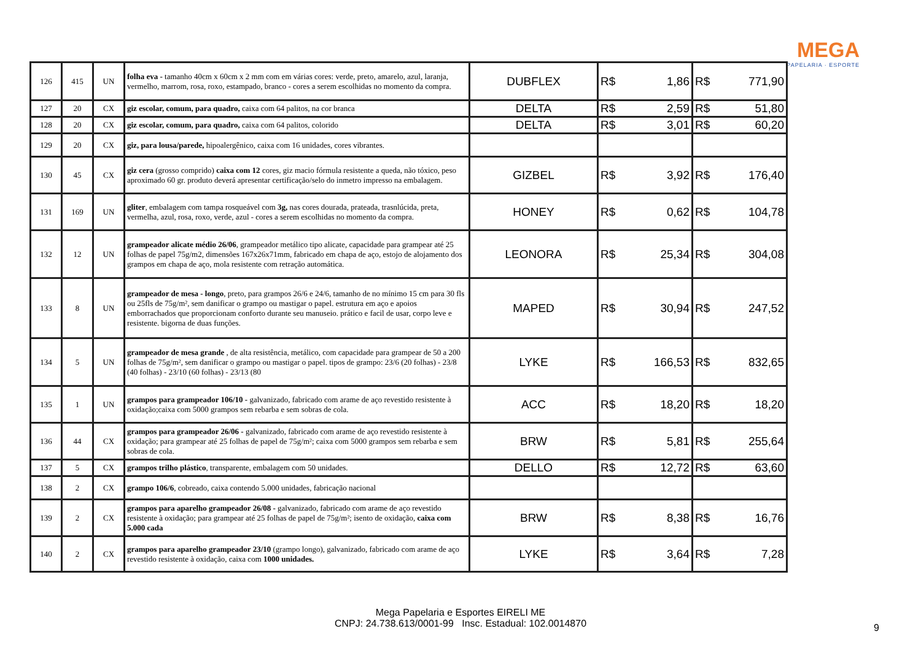MEGA
PAPELARIA · ESPORTE
| 126 | 415 | UN | folha eva - tamanho 40cm x 60cm x 2 mm com em várias cores: verde, preto, amarelo, azul, laranja, vermelho, marrom, rosa, roxo, estampado, branco - cores a serem escolhidas no momento da compra. | DUBFLEX | R$ 1,86 | R$ 771,90 |
| 127 | 20 | CX | giz escolar, comum, para quadro, caixa com 64 palitos, na cor branca | DELTA | R$ 2,59 | R$ 51,80 |
| 128 | 20 | CX | giz escolar, comum, para quadro, caixa com 64 palitos, colorido | DELTA | R$ 3,01 | R$ 60,20 |
| 129 | 20 | CX | giz, para lousa/parede, hipoalergênico, caixa com 16 unidades, cores vibrantes. | | | |
| 130 | 45 | CX | giz cera (grosso comprido) caixa com 12 cores, giz macio fórmula resistente a queda, não tóxico, peso aproximado 60 gr. produto deverá apresentar certificação/selo do inmetro impresso na embalagem. | GIZBEL | R$ 3,92 | R$ 176,40 |
| 131 | 169 | UN | gliter , embalagem com tampa rosqueável com 3g, nas cores dourada, prateada, trasnlúcida, preta, vermelha, azul, rosa, roxo, verde, azul - cores a serem escolhidas no momento da compra. | HONEY | R$ 0,62 | R$ 104,78 |
| 132 | 12 | UN | grampeador alicate médio 26/06 , grampeador metálico tipo alicate, capacidade para grampear até 25 folhas de papel 75g/m2, dimensões 167x26x71mm, fabricado em chapa de aço, estojo de alojamento dos grampos em chapa de aço, mola resistente com retração automática. | LEONORA | R$ 25,34 | R$ 304,08 |
| 133 | 8 | UN | grampeador de mesa - longo , preto, para grampos 26/6 e 24/6, tamanho de no mínimo 15 cm para 30 fls ou 25fls de 75g/m², sem danificar o grampo ou mastigar o papel. estrutura em aço e apoios emborrachados que proporcionam conforto durante seu manuseio. prático e facil de usar, corpo leve e resistente. bigorna de duas funções. | MAPED | R$ 30,94 | R$ 247,52 |
| 134 | 5 | UN | grampeador de mesa grande , de alta resistência, metálico, com capacidade para grampear de 50 a 200 folhas de 75g/m², sem danificar o grampo ou mastigar o papel. tipos de grampo: 23/6 (20 folhas) - 23/8 (40 folhas) - 23/10 (60 folhas) - 23/13 (80 | LYKE | R$ 166,53 | R$ 832,65 |
| 135 | 1 | UN | grampos para grampeador 106/10 - galvanizado, fabricado com arame de aço revestido resistente à oxidação;caixa com 5000 grampos sem rebarba e sem sobras de cola. | ACC | R$ 18,20 | R$ 18,20 |
| 136 | 44 | CX | grampos para grampeador 26/06 - galvanizado, fabricado com arame de aço revestido resistente à oxidação; para grampear até 25 folhas de papel de 75g/m²; caixa com 5000 grampos sem rebarba e sem sobras de cola. | BRW | R$ 5,81 | R$ 255,64 |
| 137 | 5 | CX | grampos trilho plástico , transparente, embalagem com 50 unidades. | DELLO | R$ 12,72 | R$ 63,60 |
| 138 | 2 | CX | grampo 106/6 , cobreado, caixa contendo 5.000 unidades, fabricação nacional | | | |
| 139 | 2 | CX | grampos para aparelho grampeador 26/08 - galvanizado, fabricado com arame de aço revestido resistente à oxidação; para grampear até 25 folhas de papel de 75g/m²; isento de oxidação, caixa com 5.000 cada | BRW | R$ 8,38 | R$ 16,76 |
| 140 | 2 | CX | grampos para aparelho grampeador 23/10 (grampo longo), galvanizado, fabricado com arame de aço revestido resistente à oxidação, caixa com 1000 unidades. | LYKE | R$ 3,64 | R$ 7,28 |
Mega Papelaria e Esportes EIRELI ME
CNPJ: 24.738.613/0001-99 Insc. Estadual: 102.0014870
9